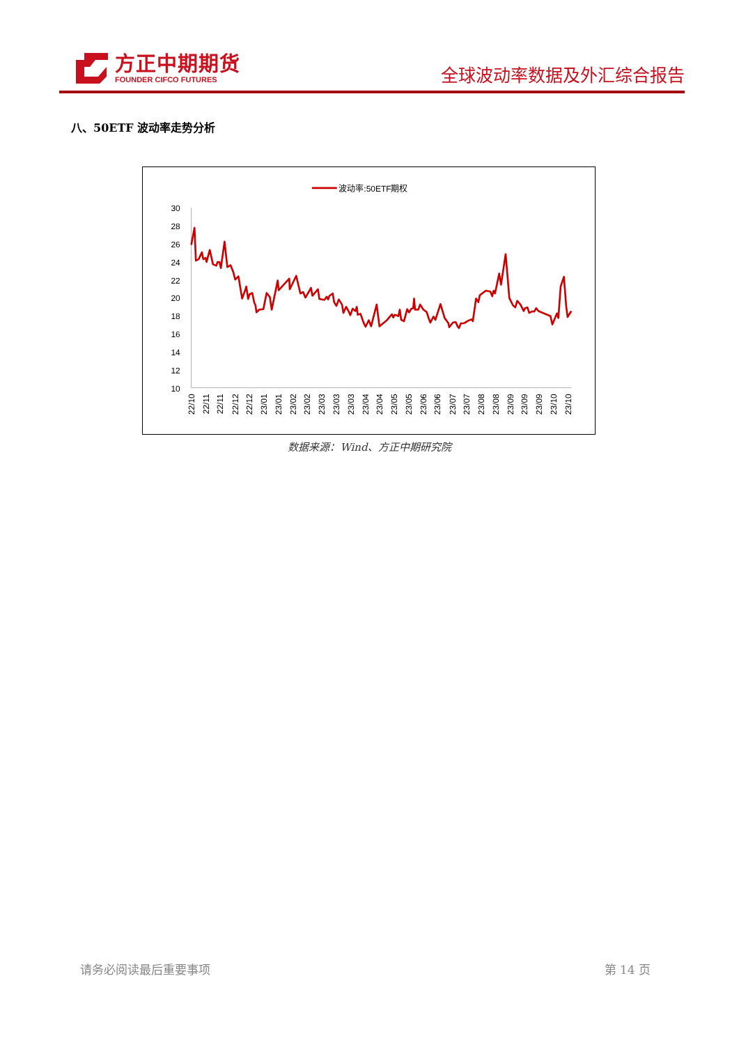方正中期期货
FOUNDER CIFCO FUTURES
全球波动率数据及外汇综合报告
八、50ETF 波动率走势分析
波动率:50ETF期权
30
28
26
24
22
20
18
16
14
12
10
22/10
22/11
22/11
22/12
22/12
23/01
23/01
23/02
23/02
23/03
23/03
23/03
23/04
23/04
23/05
23/05
23/06
23/06
23/07
23/07
23/08
23/08
23/09
23/09
23/09
23/10
23/10
数据来源：Wind、方正中期研究院
请务必阅读最后重要事项 第 14 页